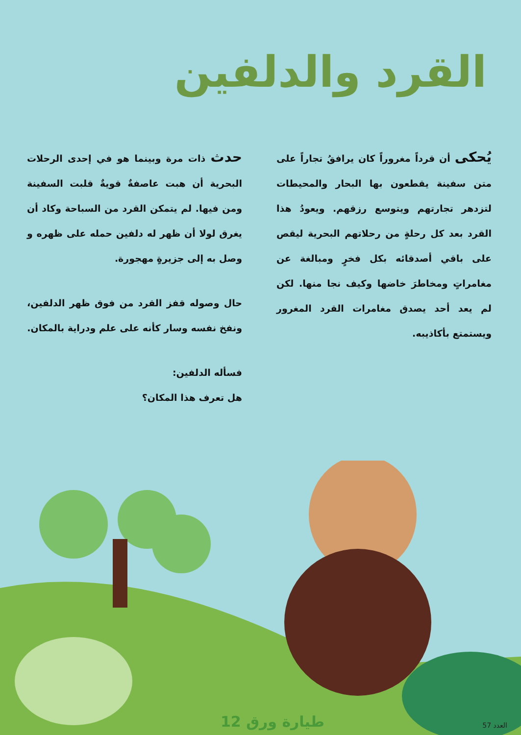القرد والدلفين
يُحكى أن قرداً مغروراً كان يرافقُ تجاراً على متن سفينة يقطعون بها البحار والمحيطات لتزدهر تجارتهم ويتوسع رزقهم. ويعودُ هذا القرد بعد كل رحلةٍ من رحلاتهم البحرية ليقص على باقي أصدقائه بكل فخرٍ ومبالغة عن مغامراتٍ ومخاطرَ خاضها وكيف نجا منها. لكن لم يعد أحد يصدق مغامرات القرد المغرور ويستمتع بأكاذيبه.
حدث ذات مرة وبينما هو في إحدى الرحلات البحرية أن هبت عاصفةٌ قويةٌ قلبت السفينة ومن فيها. لم يتمكن القرد من السباحة وكاد أن يغرق لولا أن ظهر له دلفين حمله على ظهره و وصل به إلى جزيرةٍ مهجورة.
حال وصوله قفز القرد من فوق ظهر الدلفين، ونفخ نفسه وسار كأنه على علم ودراية بالمكان.
فسأله الدلفين:
هل تعرف هذا المكان؟
طيارة ورق 12 العدد 57